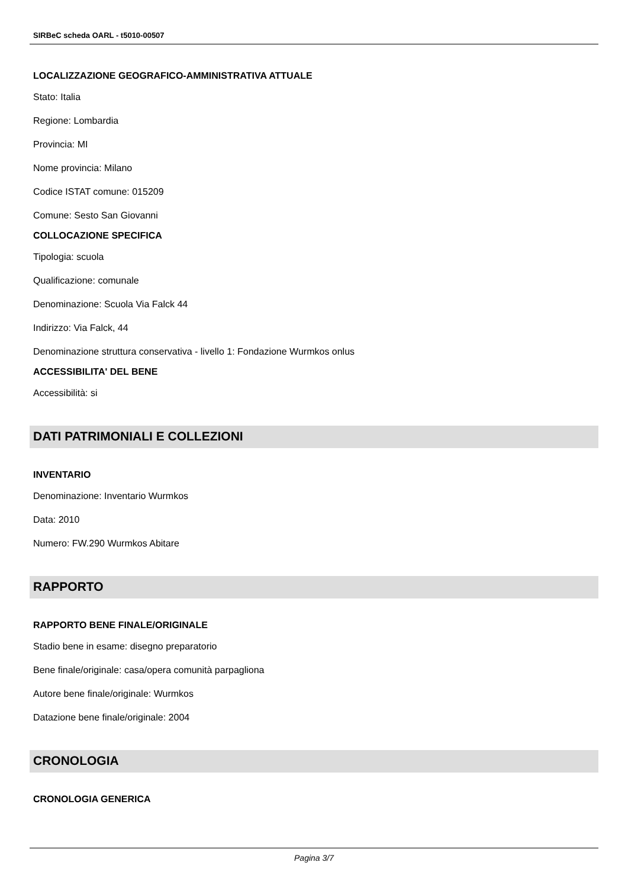SIRBeC scheda OARL - t5010-00507
LOCALIZZAZIONE GEOGRAFICO-AMMINISTRATIVA ATTUALE
Stato: Italia
Regione: Lombardia
Provincia: MI
Nome provincia: Milano
Codice ISTAT comune: 015209
Comune: Sesto San Giovanni
COLLOCAZIONE SPECIFICA
Tipologia: scuola
Qualificazione: comunale
Denominazione: Scuola Via Falck 44
Indirizzo: Via Falck, 44
Denominazione struttura conservativa - livello 1: Fondazione Wurmkos onlus
ACCESSIBILITA' DEL BENE
Accessibilità: si
DATI PATRIMONIALI E COLLEZIONI
INVENTARIO
Denominazione: Inventario Wurmkos
Data: 2010
Numero: FW.290 Wurmkos Abitare
RAPPORTO
RAPPORTO BENE FINALE/ORIGINALE
Stadio bene in esame: disegno preparatorio
Bene finale/originale: casa/opera comunità parpagliona
Autore bene finale/originale: Wurmkos
Datazione bene finale/originale: 2004
CRONOLOGIA
CRONOLOGIA GENERICA
Pagina 3/7